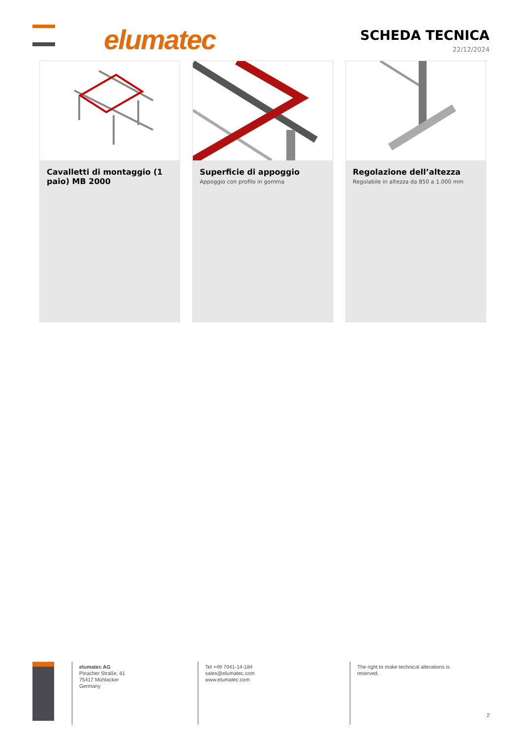elumatec
SCHEDA TECNICA
22/12/2024
Cavalletti di montaggio (1 paio) MB 2000
Superficie di appoggio
Appoggio con profilo in gomma
Regolazione dell’altezza
Regolabile in altezza da 850 a 1.000 mm
elumatec AG
Pinacher Straße, 61
75417 Mühlacker
Germany
Tel +49 7041-14-184
sales@elumatec.com
www.elumatec.com
The right to make technical alterations is reserved.
2